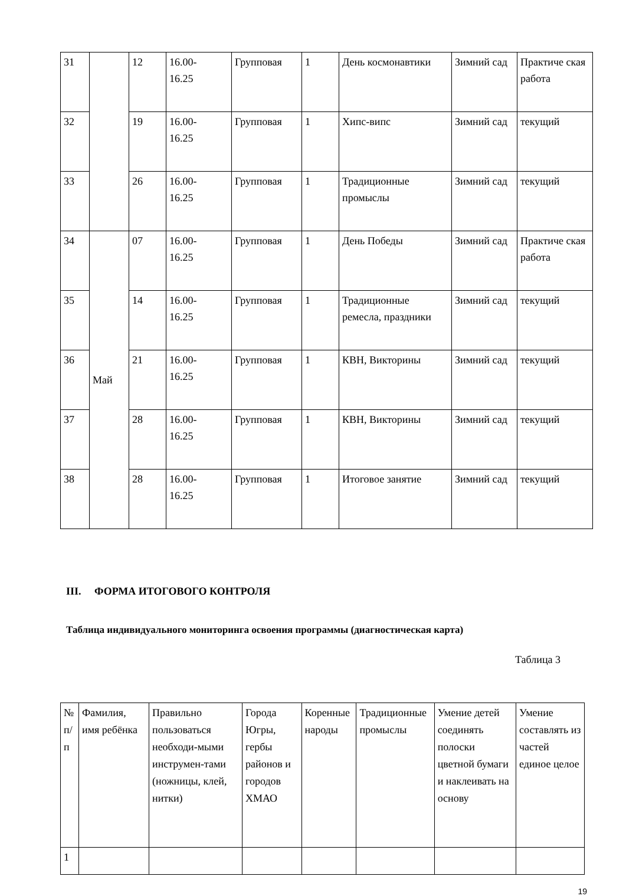| 31 | | 12 | 16.00- 16.25 | Групповая | 1 | День космонавтики | Зимний сад | Практиче ская работа |
| 32 | | 19 | 16.00- 16.25 | Групповая | 1 | Хипс-випс | Зимний сад | текущий |
| 33 | | 26 | 16.00- 16.25 | Групповая | 1 | Традиционные промыслы | Зимний сад | текущий |
| 34 | Май | 07 | 16.00- 16.25 | Групповая | 1 | День Победы | Зимний сад | Практиче ская работа |
| 35 | | 14 | 16.00- 16.25 | Групповая | 1 | Традиционные ремесла, праздники | Зимний сад | текущий |
| 36 | | 21 | 16.00- 16.25 | Групповая | 1 | КВН, Викторины | Зимний сад | текущий |
| 37 | | 28 | 16.00- 16.25 | Групповая | 1 | КВН, Викторины | Зимний сад | текущий |
| 38 | | 28 | 16.00- 16.25 | Групповая | 1 | Итоговое занятие | Зимний сад | текущий |
III. ФОРМА ИТОГОВОГО КОНТРОЛЯ
Таблица индивидуального мониторинга освоения программы (диагностическая карта)
Таблица 3
| № п/п | Фамилия, имя ребёнка | Правильно пользоваться необходи-мыми инструмен-тами (ножницы, клей, нитки) | Города Югры, гербы районов и городов ХМАО | Коренные народы | Традиционные промыслы | Умение детей соединять полоски цветной бумаги и наклеивать на основу | Умение составлять из частей единое целое |
| 1 | | | | | | | |
19